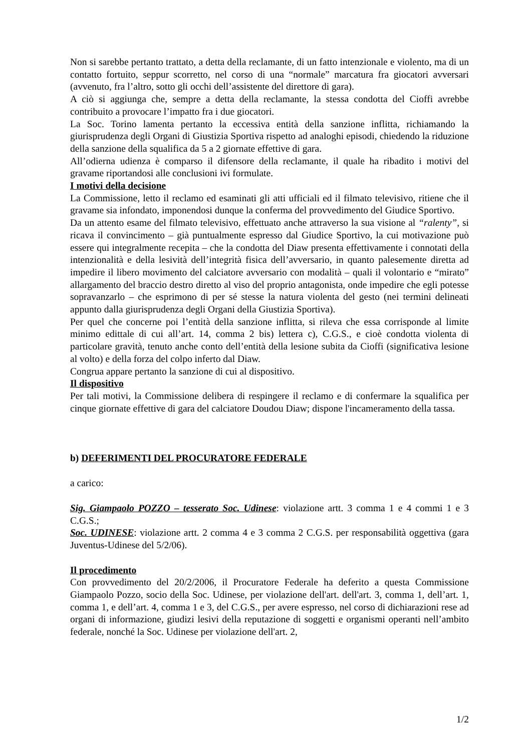Non si sarebbe pertanto trattato, a detta della reclamante, di un fatto intenzionale e violento, ma di un contatto fortuito, seppur scorretto, nel corso di una “normale” marcatura fra giocatori avversari (avvenuto, fra l’altro, sotto gli occhi dell’assistente del direttore di gara).
A ciò si aggiunga che, sempre a detta della reclamante, la stessa condotta del Cioffi avrebbe contribuito a provocare l’impatto fra i due giocatori.
La Soc. Torino lamenta pertanto la eccessiva entità della sanzione inflitta, richiamando la giurisprudenza degli Organi di Giustizia Sportiva rispetto ad analoghi episodi, chiedendo la riduzione della sanzione della squalifica da 5 a 2 giornate effettive di gara.
All’odierna udienza è comparso il difensore della reclamante, il quale ha ribadito i motivi del gravame riportandosi alle conclusioni ivi formulate.
I motivi della decisione
La Commissione, letto il reclamo ed esaminati gli atti ufficiali ed il filmato televisivo, ritiene che il gravame sia infondato, imponendosi dunque la conferma del provvedimento del Giudice Sportivo.
Da un attento esame del filmato televisivo, effettuato anche attraverso la sua visione al “ralenty”, si ricava il convincimento – già puntualmente espresso dal Giudice Sportivo, la cui motivazione può essere qui integralmente recepita – che la condotta del Diaw presenta effettivamente i connotati della intenzionalità e della lesività dell’integrità fisica dell’avversario, in quanto palesemente diretta ad impedire il libero movimento del calciatore avversario con modalità – quali il volontario e “mirato” allargamento del braccio destro diretto al viso del proprio antagonista, onde impedire che egli potesse sopravanzarlo – che esprimono di per sé stesse la natura violenta del gesto (nei termini delineati appunto dalla giurisprudenza degli Organi della Giustizia Sportiva).
Per quel che concerne poi l’entità della sanzione inflitta, si rileva che essa corrisponde al limite minimo edittale di cui all’art. 14, comma 2 bis) lettera c), C.G.S., e cioè condotta violenta di particolare gravità, tenuto anche conto dell’entità della lesione subita da Cioffi (significativa lesione al volto) e della forza del colpo inferto dal Diaw.
Congrua appare pertanto la sanzione di cui al dispositivo.
Il dispositivo
Per tali motivi, la Commissione delibera di respingere il reclamo e di confermare la squalifica per cinque giornate effettive di gara del calciatore Doudou Diaw; dispone l'incameramento della tassa.
b) DEFERIMENTI DEL PROCURATORE FEDERALE
a carico:
Sig. Giampaolo POZZO – tesserato Soc. Udinese: violazione artt. 3 comma 1 e 4 commi 1 e 3 C.G.S.;
Soc. UDINESE: violazione artt. 2 comma 4 e 3 comma 2 C.G.S. per responsabilità oggettiva (gara Juventus-Udinese del 5/2/06).
Il procedimento
Con provvedimento del 20/2/2006, il Procuratore Federale ha deferito a questa Commissione Giampaolo Pozzo, socio della Soc. Udinese, per violazione dell'art. dell'art. 3, comma 1, dell’art. 1, comma 1, e dell’art. 4, comma 1 e 3, del C.G.S., per avere espresso, nel corso di dichiarazioni rese ad organi di informazione, giudizi lesivi della reputazione di soggetti e organismi operanti nell’ambito federale, nonché la Soc. Udinese per violazione dell'art. 2,
1/2